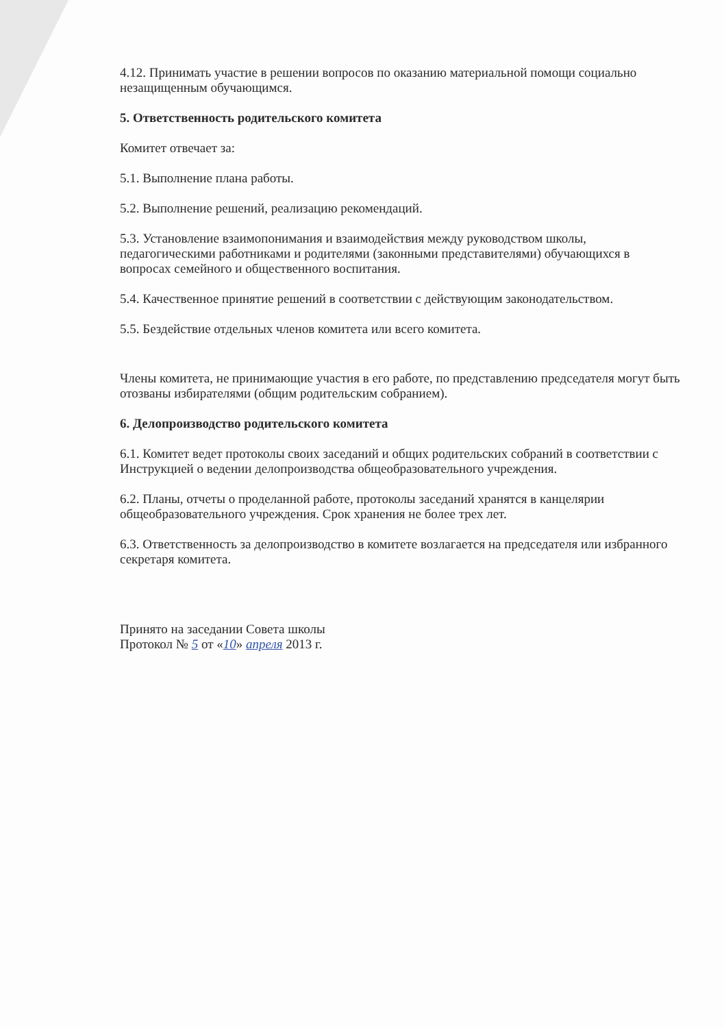4.12. Принимать участие в решении вопросов по оказанию материальной помощи социально незащищенным обучающимся.
5. Ответственность родительского комитета
Комитет отвечает за:
5.1. Выполнение плана работы.
5.2. Выполнение решений, реализацию рекомендаций.
5.3. Установление взаимопонимания и взаимодействия между руководством школы, педагогическими работниками и родителями (законными представителями) обучающихся в вопросах семейного и общественного воспитания.
5.4. Качественное принятие решений в соответствии с действующим законодательством.
5.5. Бездействие отдельных членов комитета или всего комитета.
Члены комитета, не принимающие участия в его работе, по представлению председателя могут быть отозваны избирателями (общим родительским собранием).
6. Делопроизводство родительского комитета
6.1. Комитет ведет протоколы своих заседаний и общих родительских собраний в соответствии с Инструкцией о ведении делопроизводства общеобразовательного учреждения.
6.2. Планы, отчеты о проделанной работе, протоколы заседаний хранятся в канцелярии общеобразовательного учреждения. Срок хранения не более трех лет.
6.3. Ответственность за делопроизводство в комитете возлагается на председателя или избранного секретаря комитета.
Принято на заседании Совета школы
Протокол № 5 от «10» апреля 2013 г.